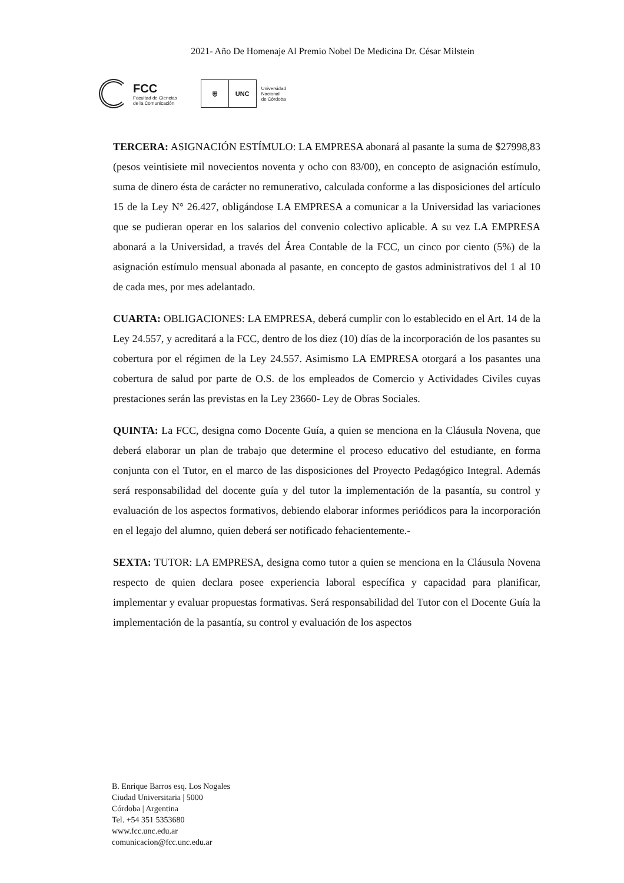2021- Año De Homenaje Al Premio Nobel De Medicina Dr. César Milstein
FCC
Facultad de Ciencias
de la Comunicación
⛨ UNC
Universidad
Nacional
de Córdoba
TERCERA: ASIGNACIÓN ESTÍMULO: LA EMPRESA abonará al pasante la suma de $27998,83 (pesos veintisiete mil novecientos noventa y ocho con 83/00), en concepto de asignación estímulo, suma de dinero ésta de carácter no remunerativo, calculada conforme a las disposiciones del artículo 15 de la Ley N° 26.427, obligándose LA EMPRESA a comunicar a la Universidad las variaciones que se pudieran operar en los salarios del convenio colectivo aplicable. A su vez LA EMPRESA abonará a la Universidad, a través del Área Contable de la FCC, un cinco por ciento (5%) de la asignación estímulo mensual abonada al pasante, en concepto de gastos administrativos del 1 al 10 de cada mes, por mes adelantado.
CUARTA: OBLIGACIONES: LA EMPRESA, deberá cumplir con lo establecido en el Art. 14 de la Ley 24.557, y acreditará a la FCC, dentro de los diez (10) días de la incorporación de los pasantes su cobertura por el régimen de la Ley 24.557. Asimismo LA EMPRESA otorgará a los pasantes una cobertura de salud por parte de O.S. de los empleados de Comercio y Actividades Civiles cuyas prestaciones serán las previstas en la Ley 23660- Ley de Obras Sociales.
QUINTA: La FCC, designa como Docente Guía, a quien se menciona en la Cláusula Novena, que deberá elaborar un plan de trabajo que determine el proceso educativo del estudiante, en forma conjunta con el Tutor, en el marco de las disposiciones del Proyecto Pedagógico Integral. Además será responsabilidad del docente guía y del tutor la implementación de la pasantía, su control y evaluación de los aspectos formativos, debiendo elaborar informes periódicos para la incorporación en el legajo del alumno, quien deberá ser notificado fehacientemente.-
SEXTA: TUTOR: LA EMPRESA, designa como tutor a quien se menciona en la Cláusula Novena respecto de quien declara posee experiencia laboral específica y capacidad para planificar, implementar y evaluar propuestas formativas. Será responsabilidad del Tutor con el Docente Guía la implementación de la pasantía, su control y evaluación de los aspectos
B. Enrique Barros esq. Los Nogales
Ciudad Universitaria | 5000
Córdoba | Argentina
Tel. +54 351 5353680
www.fcc.unc.edu.ar
comunicacion@fcc.unc.edu.ar